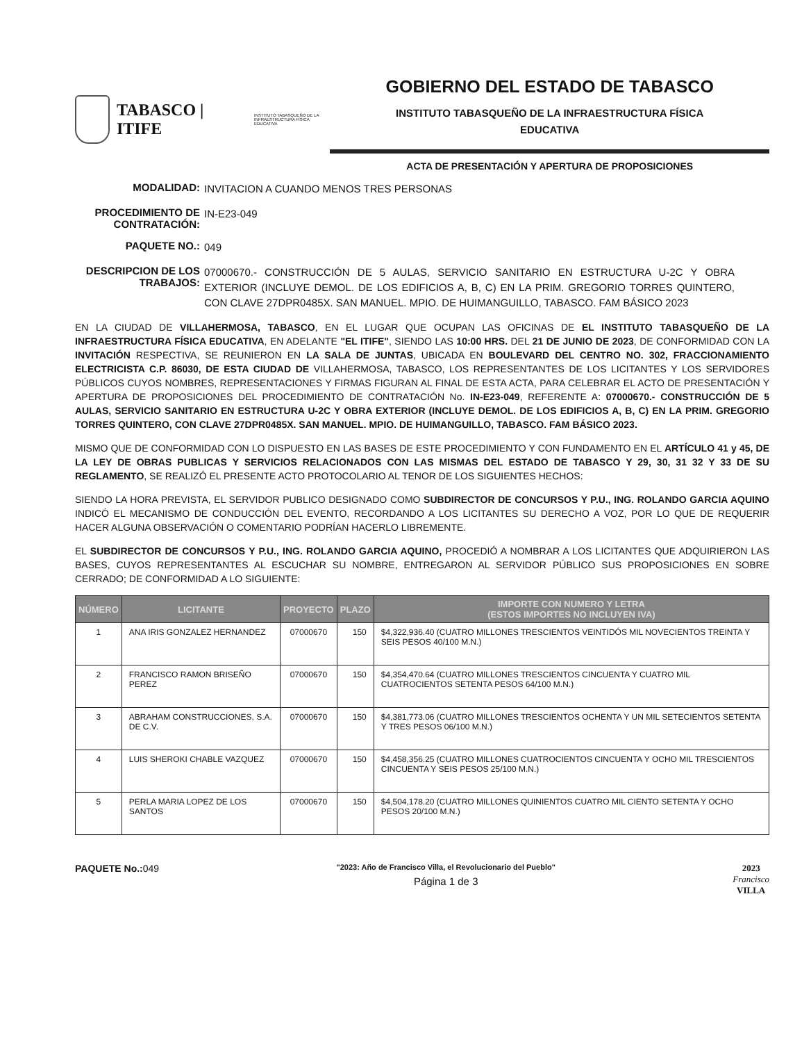TABASCO | ITIFE INSTITUTO TABASQUEÑO DE LA
INFRAESTRUCTURA FÍSICA EDUCATIVA
GOBIERNO DEL ESTADO DE TABASCO
INSTITUTO TABASQUEÑO DE LA INFRAESTRUCTURA FÍSICA
EDUCATIVA
ACTA DE PRESENTACIÓN Y APERTURA DE PROPOSICIONES
MODALIDAD:
INVITACION A CUANDO MENOS TRES PERSONAS
PROCEDIMIENTO DE CONTRATACIÓN:
IN-E23-049
PAQUETE NO.:
049
DESCRIPCION DE LOS TRABAJOS:
07000670.- CONSTRUCCIÓN DE 5 AULAS, SERVICIO SANITARIO EN ESTRUCTURA U-2C Y OBRA EXTERIOR (INCLUYE DEMOL. DE LOS EDIFICIOS A, B, C) EN LA PRIM. GREGORIO TORRES QUINTERO, CON CLAVE 27DPR0485X. SAN MANUEL. MPIO. DE HUIMANGUILLO, TABASCO. FAM BÁSICO 2023
EN LA CIUDAD DE VILLAHERMOSA, TABASCO, EN EL LUGAR QUE OCUPAN LAS OFICINAS DE EL INSTITUTO TABASQUEÑO DE LA INFRAESTRUCTURA FÍSICA EDUCATIVA, EN ADELANTE "EL ITIFE", SIENDO LAS 10:00 HRS. DEL 21 DE JUNIO DE 2023, DE CONFORMIDAD CON LA INVITACIÓN RESPECTIVA, SE REUNIERON EN LA SALA DE JUNTAS, UBICADA EN BOULEVARD DEL CENTRO NO. 302, FRACCIONAMIENTO ELECTRICISTA C.P. 86030, DE ESTA CIUDAD DE VILLAHERMOSA, TABASCO, LOS REPRESENTANTES DE LOS LICITANTES Y LOS SERVIDORES PÚBLICOS CUYOS NOMBRES, REPRESENTACIONES Y FIRMAS FIGURAN AL FINAL DE ESTA ACTA, PARA CELEBRAR EL ACTO DE PRESENTACIÓN Y APERTURA DE PROPOSICIONES DEL PROCEDIMIENTO DE CONTRATACIÓN No. IN-E23-049, REFERENTE A: 07000670.- CONSTRUCCIÓN DE 5 AULAS, SERVICIO SANITARIO EN ESTRUCTURA U-2C Y OBRA EXTERIOR (INCLUYE DEMOL. DE LOS EDIFICIOS A, B, C) EN LA PRIM. GREGORIO TORRES QUINTERO, CON CLAVE 27DPR0485X. SAN MANUEL. MPIO. DE HUIMANGUILLO, TABASCO. FAM BÁSICO 2023.
MISMO QUE DE CONFORMIDAD CON LO DISPUESTO EN LAS BASES DE ESTE PROCEDIMIENTO Y CON FUNDAMENTO EN EL ARTÍCULO 41 y 45, DE LA LEY DE OBRAS PUBLICAS Y SERVICIOS RELACIONADOS CON LAS MISMAS DEL ESTADO DE TABASCO Y 29, 30, 31 32 Y 33 DE SU REGLAMENTO, SE REALIZÓ EL PRESENTE ACTO PROTOCOLARIO AL TENOR DE LOS SIGUIENTES HECHOS:
SIENDO LA HORA PREVISTA, EL SERVIDOR PUBLICO DESIGNADO COMO SUBDIRECTOR DE CONCURSOS Y P.U., ING. ROLANDO GARCIA AQUINO INDICÓ EL MECANISMO DE CONDUCCIÓN DEL EVENTO, RECORDANDO A LOS LICITANTES SU DERECHO A VOZ, POR LO QUE DE REQUERIR HACER ALGUNA OBSERVACIÓN O COMENTARIO PODRÍAN HACERLO LIBREMENTE.
EL SUBDIRECTOR DE CONCURSOS Y P.U., ING. ROLANDO GARCIA AQUINO, PROCEDIÓ A NOMBRAR A LOS LICITANTES QUE ADQUIRIERON LAS BASES, CUYOS REPRESENTANTES AL ESCUCHAR SU NOMBRE, ENTREGARON AL SERVIDOR PÚBLICO SUS PROPOSICIONES EN SOBRE CERRADO; DE CONFORMIDAD A LO SIGUIENTE:
| NÚMERO | LICITANTE | PROYECTO | PLAZO | IMPORTE CON NUMERO Y LETRA (ESTOS IMPORTES NO INCLUYEN IVA) |
| --- | --- | --- | --- | --- |
| 1 | ANA IRIS GONZALEZ HERNANDEZ | 07000670 | 150 | $4,322,936.40 (CUATRO MILLONES TRESCIENTOS VEINTIDÓS MIL NOVECIENTOS TREINTA Y SEIS PESOS 40/100 M.N.) |
| 2 | FRANCISCO RAMON BRISEÑO PEREZ | 07000670 | 150 | $4,354,470.64 (CUATRO MILLONES TRESCIENTOS CINCUENTA Y CUATRO MIL CUATROCIENTOS SETENTA PESOS 64/100 M.N.) |
| 3 | ABRAHAM CONSTRUCCIONES, S.A. DE C.V. | 07000670 | 150 | $4,381,773.06 (CUATRO MILLONES TRESCIENTOS OCHENTA Y UN MIL SETECIENTOS SETENTA Y TRES PESOS 06/100 M.N.) |
| 4 | LUIS SHEROKI CHABLE VAZQUEZ | 07000670 | 150 | $4,458,356.25 (CUATRO MILLONES CUATROCIENTOS CINCUENTA Y OCHO MIL TRESCIENTOS CINCUENTA Y SEIS PESOS 25/100 M.N.) |
| 5 | PERLA MARIA LOPEZ DE LOS SANTOS | 07000670 | 150 | $4,504,178.20 (CUATRO MILLONES QUINIENTOS CUATRO MIL CIENTO SETENTA Y OCHO PESOS 20/100 M.N.) |
PAQUETE No.: 049
"2023: Año de Francisco Villa, el Revolucionario del Pueblo"
Página 1 de 3
2023
Francisco
VILLA